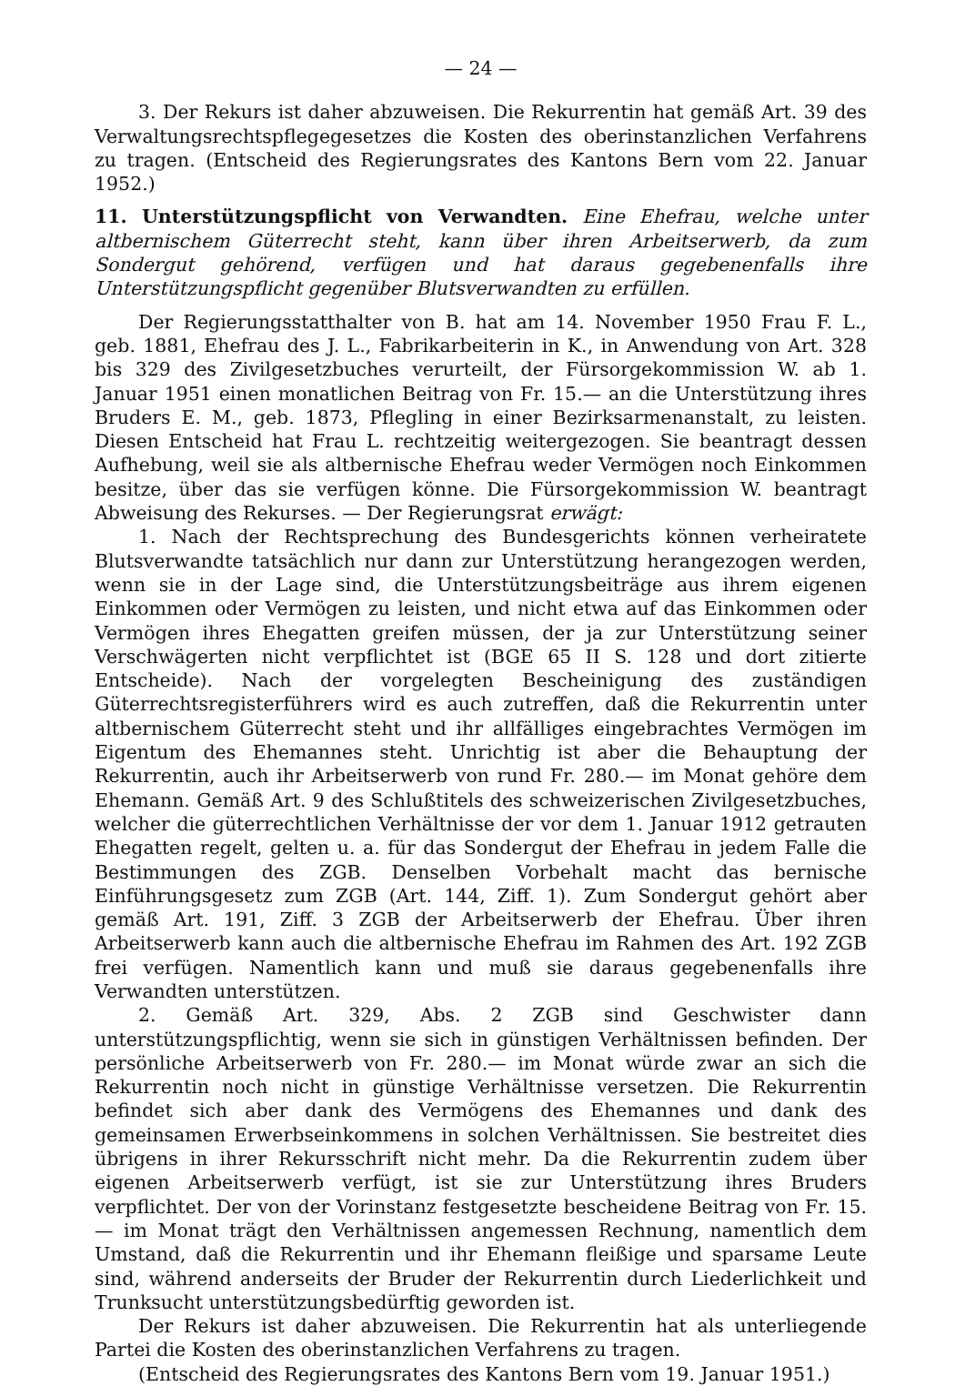— 24 —
3. Der Rekurs ist daher abzuweisen. Die Rekurrentin hat gemäß Art. 39 des Verwaltungsrechtspflegegesetzes die Kosten des oberinstanzlichen Verfahrens zu tragen. (Entscheid des Regierungsrates des Kantons Bern vom 22. Januar 1952.)
11. Unterstützungspflicht von Verwandten. Eine Ehefrau, welche unter altbernischem Güterrecht steht, kann über ihren Arbeitserwerb, da zum Sondergut gehörend, verfügen und hat daraus gegebenenfalls ihre Unterstützungspflicht gegenüber Blutsverwandten zu erfüllen.
Der Regierungsstatthalter von B. hat am 14. November 1950 Frau F. L., geb. 1881, Ehefrau des J. L., Fabrikarbeiterin in K., in Anwendung von Art. 328 bis 329 des Zivilgesetzbuches verurteilt, der Fürsorgekommission W. ab 1. Januar 1951 einen monatlichen Beitrag von Fr. 15.— an die Unterstützung ihres Bruders E. M., geb. 1873, Pflegling in einer Bezirksarmenanstalt, zu leisten. Diesen Entscheid hat Frau L. rechtzeitig weitergezogen. Sie beantragt dessen Aufhebung, weil sie als altbernische Ehefrau weder Vermögen noch Einkommen besitze, über das sie verfügen könne. Die Fürsorgekommission W. beantragt Abweisung des Rekurses. — Der Regierungsrat erwägt:
1. Nach der Rechtsprechung des Bundesgerichts können verheiratete Blutsverwandte tatsächlich nur dann zur Unterstützung herangezogen werden, wenn sie in der Lage sind, die Unterstützungsbeiträge aus ihrem eigenen Einkommen oder Vermögen zu leisten, und nicht etwa auf das Einkommen oder Vermögen ihres Ehegatten greifen müssen, der ja zur Unterstützung seiner Verschwägerten nicht verpflichtet ist (BGE 65 II S. 128 und dort zitierte Entscheide). Nach der vorgelegten Bescheinigung des zuständigen Güterrechtsregisterführers wird es auch zutreffen, daß die Rekurrentin unter altbernischem Güterrecht steht und ihr allfälliges eingebrachtes Vermögen im Eigentum des Ehemannes steht. Unrichtig ist aber die Behauptung der Rekurrentin, auch ihr Arbeitserwerb von rund Fr. 280.— im Monat gehöre dem Ehemann. Gemäß Art. 9 des Schlußtitels des schweizerischen Zivilgesetzbuches, welcher die güterrechtlichen Verhältnisse der vor dem 1. Januar 1912 getrauten Ehegatten regelt, gelten u. a. für das Sondergut der Ehefrau in jedem Falle die Bestimmungen des ZGB. Denselben Vorbehalt macht das bernische Einführungsgesetz zum ZGB (Art. 144, Ziff. 1). Zum Sondergut gehört aber gemäß Art. 191, Ziff. 3 ZGB der Arbeitserwerb der Ehefrau. Über ihren Arbeitserwerb kann auch die altbernische Ehefrau im Rahmen des Art. 192 ZGB frei verfügen. Namentlich kann und muß sie daraus gegebenenfalls ihre Verwandten unterstützen.
2. Gemäß Art. 329, Abs. 2 ZGB sind Geschwister dann unterstützungspflichtig, wenn sie sich in günstigen Verhältnissen befinden. Der persönliche Arbeitserwerb von Fr. 280.— im Monat würde zwar an sich die Rekurrentin noch nicht in günstige Verhältnisse versetzen. Die Rekurrentin befindet sich aber dank des Vermögens des Ehemannes und dank des gemeinsamen Erwerbseinkommens in solchen Verhältnissen. Sie bestreitet dies übrigens in ihrer Rekursschrift nicht mehr. Da die Rekurrentin zudem über eigenen Arbeitserwerb verfügt, ist sie zur Unterstützung ihres Bruders verpflichtet. Der von der Vorinstanz festgesetzte bescheidene Beitrag von Fr. 15.— im Monat trägt den Verhältnissen angemessen Rechnung, namentlich dem Umstand, daß die Rekurrentin und ihr Ehemann fleißige und sparsame Leute sind, während anderseits der Bruder der Rekurrentin durch Liederlichkeit und Trunksucht unterstützungsbedürftig geworden ist.
Der Rekurs ist daher abzuweisen. Die Rekurrentin hat als unterliegende Partei die Kosten des oberinstanzlichen Verfahrens zu tragen.
(Entscheid des Regierungsrates des Kantons Bern vom 19. Januar 1951.)